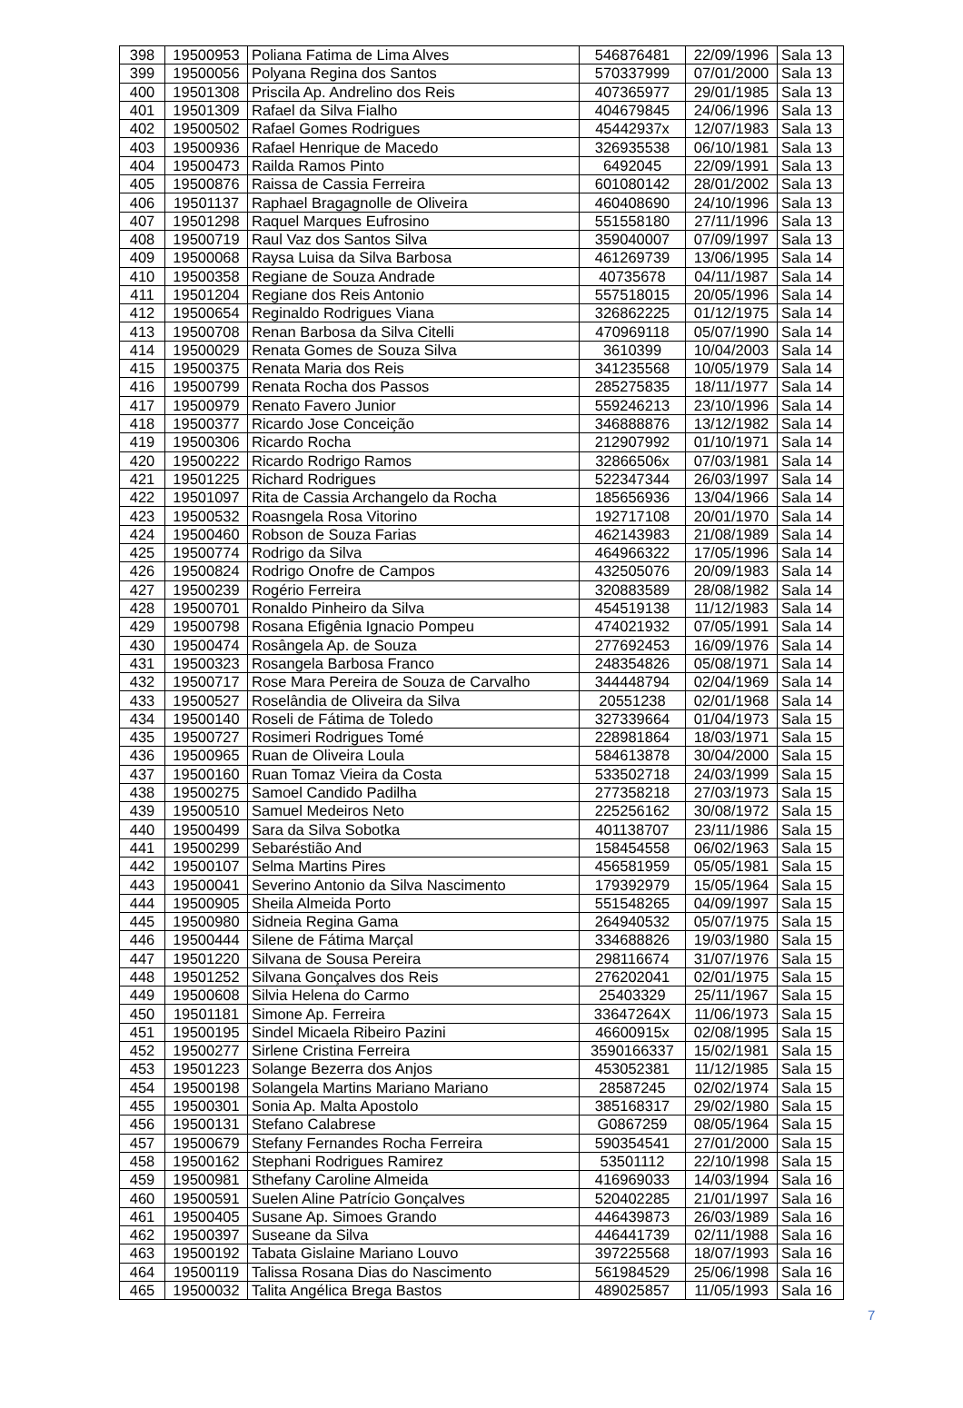| 398 | 19500953 | Poliana Fatima de Lima Alves | 546876481 | 22/09/1996 | Sala 13 |
| 399 | 19500056 | Polyana Regina dos Santos | 570337999 | 07/01/2000 | Sala 13 |
| 400 | 19501308 | Priscila Ap. Andrelino dos Reis | 407365977 | 29/01/1985 | Sala 13 |
| 401 | 19501309 | Rafael da Silva Fialho | 404679845 | 24/06/1996 | Sala 13 |
| 402 | 19500502 | Rafael Gomes Rodrigues | 45442937x | 12/07/1983 | Sala 13 |
| 403 | 19500936 | Rafael Henrique de Macedo | 326935538 | 06/10/1981 | Sala 13 |
| 404 | 19500473 | Railda Ramos Pinto | 6492045 | 22/09/1991 | Sala 13 |
| 405 | 19500876 | Raissa de Cassia Ferreira | 601080142 | 28/01/2002 | Sala 13 |
| 406 | 19501137 | Raphael Bragagnolle de Oliveira | 460408690 | 24/10/1996 | Sala 13 |
| 407 | 19501298 | Raquel Marques Eufrosino | 551558180 | 27/11/1996 | Sala 13 |
| 408 | 19500719 | Raul Vaz dos Santos Silva | 359040007 | 07/09/1997 | Sala 13 |
| 409 | 19500068 | Raysa Luisa da Silva Barbosa | 461269739 | 13/06/1995 | Sala 14 |
| 410 | 19500358 | Regiane de Souza Andrade | 40735678 | 04/11/1987 | Sala 14 |
| 411 | 19501204 | Regiane dos Reis Antonio | 557518015 | 20/05/1996 | Sala 14 |
| 412 | 19500654 | Reginaldo Rodrigues Viana | 326862225 | 01/12/1975 | Sala 14 |
| 413 | 19500708 | Renan Barbosa da Silva Citelli | 470969118 | 05/07/1990 | Sala 14 |
| 414 | 19500029 | Renata Gomes de Souza Silva | 3610399 | 10/04/2003 | Sala 14 |
| 415 | 19500375 | Renata Maria dos Reis | 341235568 | 10/05/1979 | Sala 14 |
| 416 | 19500799 | Renata Rocha dos Passos | 285275835 | 18/11/1977 | Sala 14 |
| 417 | 19500979 | Renato Favero Junior | 559246213 | 23/10/1996 | Sala 14 |
| 418 | 19500377 | Ricardo Jose Conceição | 346888876 | 13/12/1982 | Sala 14 |
| 419 | 19500306 | Ricardo Rocha | 212907992 | 01/10/1971 | Sala 14 |
| 420 | 19500222 | Ricardo Rodrigo Ramos | 32866506x | 07/03/1981 | Sala 14 |
| 421 | 19501225 | Richard Rodrigues | 522347344 | 26/03/1997 | Sala 14 |
| 422 | 19501097 | Rita de Cassia Archangelo da Rocha | 185656936 | 13/04/1966 | Sala 14 |
| 423 | 19500532 | Roasngela Rosa Vitorino | 192717108 | 20/01/1970 | Sala 14 |
| 424 | 19500460 | Robson de Souza Farias | 462143983 | 21/08/1989 | Sala 14 |
| 425 | 19500774 | Rodrigo da Silva | 464966322 | 17/05/1996 | Sala 14 |
| 426 | 19500824 | Rodrigo Onofre de Campos | 432505076 | 20/09/1983 | Sala 14 |
| 427 | 19500239 | Rogério Ferreira | 320883589 | 28/08/1982 | Sala 14 |
| 428 | 19500701 | Ronaldo Pinheiro da Silva | 454519138 | 11/12/1983 | Sala 14 |
| 429 | 19500798 | Rosana Efigênia Ignacio Pompeu | 474021932 | 07/05/1991 | Sala 14 |
| 430 | 19500474 | Rosângela Ap. de Souza | 277692453 | 16/09/1976 | Sala 14 |
| 431 | 19500323 | Rosangela Barbosa Franco | 248354826 | 05/08/1971 | Sala 14 |
| 432 | 19500717 | Rose Mara Pereira de Souza de Carvalho | 344448794 | 02/04/1969 | Sala 14 |
| 433 | 19500527 | Roselândia de Oliveira da Silva | 20551238 | 02/01/1968 | Sala 14 |
| 434 | 19500140 | Roseli de Fátima de Toledo | 327339664 | 01/04/1973 | Sala 15 |
| 435 | 19500727 | Rosimeri Rodrigues Tomé | 228981864 | 18/03/1971 | Sala 15 |
| 436 | 19500965 | Ruan de Oliveira Loula | 584613878 | 30/04/2000 | Sala 15 |
| 437 | 19500160 | Ruan Tomaz Vieira da Costa | 533502718 | 24/03/1999 | Sala 15 |
| 438 | 19500275 | Samoel Candido Padilha | 277358218 | 27/03/1973 | Sala 15 |
| 439 | 19500510 | Samuel Medeiros Neto | 225256162 | 30/08/1972 | Sala 15 |
| 440 | 19500499 | Sara da Silva Sobotka | 401138707 | 23/11/1986 | Sala 15 |
| 441 | 19500299 | Sebaréstião And | 158454558 | 06/02/1963 | Sala 15 |
| 442 | 19500107 | Selma Martins Pires | 456581959 | 05/05/1981 | Sala 15 |
| 443 | 19500041 | Severino Antonio da Silva Nascimento | 179392979 | 15/05/1964 | Sala 15 |
| 444 | 19500905 | Sheila Almeida Porto | 551548265 | 04/09/1997 | Sala 15 |
| 445 | 19500980 | Sidneia Regina Gama | 264940532 | 05/07/1975 | Sala 15 |
| 446 | 19500444 | Silene de Fátima Marçal | 334688826 | 19/03/1980 | Sala 15 |
| 447 | 19501220 | Silvana de Sousa Pereira | 298116674 | 31/07/1976 | Sala 15 |
| 448 | 19501252 | Silvana Gonçalves dos Reis | 276202041 | 02/01/1975 | Sala 15 |
| 449 | 19500608 | Silvia Helena do Carmo | 25403329 | 25/11/1967 | Sala 15 |
| 450 | 19501181 | Simone Ap. Ferreira | 33647264X | 11/06/1973 | Sala 15 |
| 451 | 19500195 | Sindel Micaela Ribeiro Pazini | 46600915x | 02/08/1995 | Sala 15 |
| 452 | 19500277 | Sirlene Cristina Ferreira | 3590166337 | 15/02/1981 | Sala 15 |
| 453 | 19501223 | Solange Bezerra dos Anjos | 453052381 | 11/12/1985 | Sala 15 |
| 454 | 19500198 | Solangela Martins Mariano Mariano | 28587245 | 02/02/1974 | Sala 15 |
| 455 | 19500301 | Sonia Ap. Malta Apostolo | 385168317 | 29/02/1980 | Sala 15 |
| 456 | 19500131 | Stefano Calabrese | G0867259 | 08/05/1964 | Sala 15 |
| 457 | 19500679 | Stefany Fernandes Rocha Ferreira | 590354541 | 27/01/2000 | Sala 15 |
| 458 | 19500162 | Stephani Rodrigues Ramirez | 53501112 | 22/10/1998 | Sala 15 |
| 459 | 19500981 | Sthefany Caroline Almeida | 416969033 | 14/03/1994 | Sala 16 |
| 460 | 19500591 | Suelen Aline Patrício Gonçalves | 520402285 | 21/01/1997 | Sala 16 |
| 461 | 19500405 | Susane Ap. Simoes Grando | 446439873 | 26/03/1989 | Sala 16 |
| 462 | 19500397 | Suseane da Silva | 446441739 | 02/11/1988 | Sala 16 |
| 463 | 19500192 | Tabata Gislaine Mariano Louvo | 397225568 | 18/07/1993 | Sala 16 |
| 464 | 19500119 | Talissa Rosana Dias do Nascimento | 561984529 | 25/06/1998 | Sala 16 |
| 465 | 19500032 | Talita Angélica Brega Bastos | 489025857 | 11/05/1993 | Sala 16 |
7